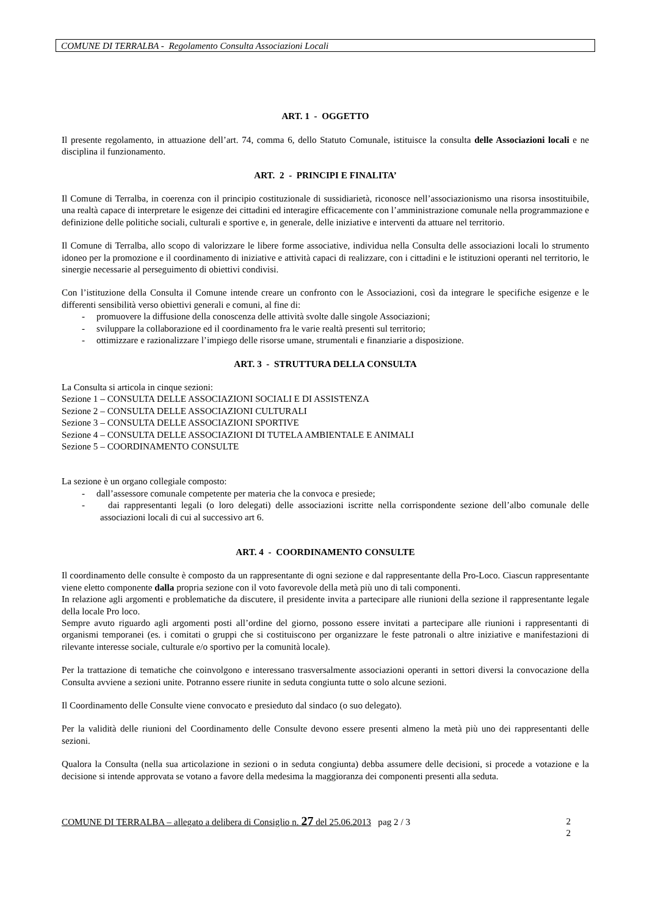COMUNE DI TERRALBA - Regolamento Consulta Associazioni Locali
ART. 1 - OGGETTO
Il presente regolamento, in attuazione dell’art. 74, comma 6, dello Statuto Comunale, istituisce la consulta delle Associazioni locali e ne disciplina il funzionamento.
ART. 2 - PRINCIPI E FINALITA’
Il Comune di Terralba, in coerenza con il principio costituzionale di sussidiarietà, riconosce nell’associazionismo una risorsa insostituibile, una realtà capace di interpretare le esigenze dei cittadini ed interagire efficacemente con l’amministrazione comunale nella programmazione e definizione delle politiche sociali, culturali e sportive e, in generale, delle iniziative e interventi da attuare nel territorio.
Il Comune di Terralba, allo scopo di valorizzare le libere forme associative, individua nella Consulta delle associazioni locali lo strumento idoneo per la promozione e il coordinamento di iniziative e attività capaci di realizzare, con i cittadini e le istituzioni operanti nel territorio, le sinergie necessarie al perseguimento di obiettivi condivisi.
Con l’istituzione della Consulta il Comune intende creare un confronto con le Associazioni, così da integrare le specifiche esigenze e le differenti sensibilità verso obiettivi generali e comuni, al fine di:
- promuovere la diffusione della conoscenza delle attività svolte dalle singole Associazioni;
- sviluppare la collaborazione ed il coordinamento fra le varie realtà presenti sul territorio;
- ottimizzare e razionalizzare l’impiego delle risorse umane, strumentali e finanziarie a disposizione.
ART. 3 - STRUTTURA DELLA CONSULTA
La Consulta si articola in cinque sezioni:
Sezione 1 – CONSULTA DELLE ASSOCIAZIONI SOCIALI E DI ASSISTENZA
Sezione 2 – CONSULTA DELLE ASSOCIAZIONI CULTURALI
Sezione 3 – CONSULTA DELLE ASSOCIAZIONI SPORTIVE
Sezione 4 – CONSULTA DELLE ASSOCIAZIONI DI TUTELA AMBIENTALE E ANIMALI
Sezione 5 – COORDINAMENTO CONSULTE
La sezione è un organo collegiale composto:
- dall’assessore comunale competente per materia che la convoca e presiede;
- dai rappresentanti legali (o loro delegati) delle associazioni iscritte nella corrispondente sezione dell’albo comunale delle associazioni locali di cui al successivo art 6.
ART. 4 - COORDINAMENTO CONSULTE
Il coordinamento delle consulte è composto da un rappresentante di ogni sezione e dal rappresentante della Pro-Loco. Ciascun rappresentante viene eletto componente dalla propria sezione con il voto favorevole della metà più uno di tali componenti.
In relazione agli argomenti e problematiche da discutere, il presidente invita a partecipare alle riunioni della sezione il rappresentante legale della locale Pro loco.
Sempre avuto riguardo agli argomenti posti all’ordine del giorno, possono essere invitati a partecipare alle riunioni i rappresentanti di organismi temporanei (es. i comitati o gruppi che si costituiscono per organizzare le feste patronali o altre iniziative e manifestazioni di rilevante interesse sociale, culturale e/o sportivo per la comunità locale).
Per la trattazione di tematiche che coinvolgono e interessano trasversalmente associazioni operanti in settori diversi la convocazione della Consulta avviene a sezioni unite. Potranno essere riunite in seduta congiunta tutte o solo alcune sezioni.
Il Coordinamento delle Consulte viene convocato e presieduto dal sindaco (o suo delegato).
Per la validità delle riunioni del Coordinamento delle Consulte devono essere presenti almeno la metà più uno dei rappresentanti delle sezioni.
Qualora la Consulta (nella sua articolazione in sezioni o in seduta congiunta) debba assumere delle decisioni, si procede a votazione e la decisione si intende approvata se votano a favore della medesima la maggioranza dei componenti presenti alla seduta.
COMUNE DI TERRALBA – allegato a delibera di Consiglio n. 27 del 25.06.2013 pag 2 / 3
2
2